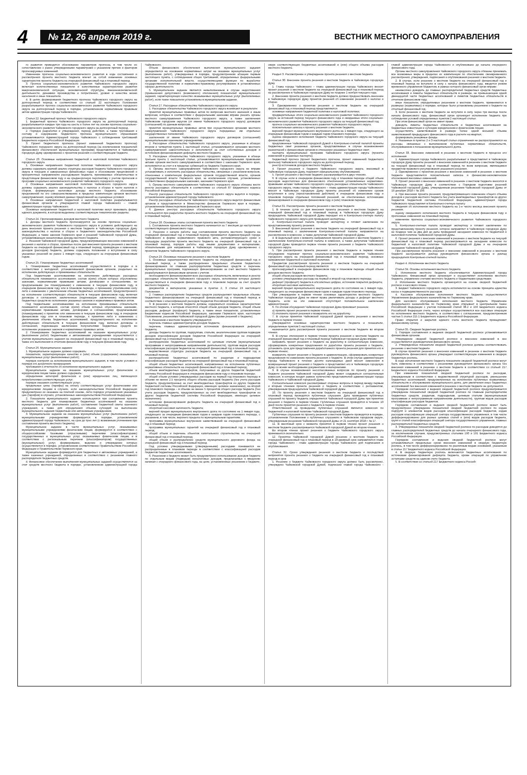4
№ 12, 26 апреля 2019 г.
ВЕСТНИК МЕСТНОГО САМОУПРАВЛЕНИЯ
го развития приводится обоснование параметров прогноза, в том числе их сопоставление с ранее утвержденными параметрами с указанием причин и факторов прогнозируемых изменений.
Изменение прогноза социально-экономического развития в ходе составления и рассмотрения проекта местного бюджета влечет за собой изменение основных характеристик проекта бюджета на очередной финансовый год и плановый период.
3. Прогноз социально-экономического развития Чайковского городского округа включает количественные показатели и качественные характеристики развития макроэкономической ситуации, экономической структуры, внешнеэкономической деятельности, динамики производства и потребления, уровня и качества жизни населения и иные показатели.
4. В целях формирования бюджетного прогноза Чайковского городского округа на долгосрочный период в соответствии со статьей 22 настоящего Положения разрабатывается прогноз социально-экономического развития Чайковского городского округа на долгосрочный период в порядке, установленном нормативным правовым актом администрации города Чайковского.
Статья 22. Бюджетный прогноз Чайковского городского округа
1. Бюджетный прогноз Чайковского городского округа на долгосрочный период разрабатывается каждые три года на шесть и более лет на основе прогноза социально-экономического развития Чайковского городского округа на долгосрочный период.
2. Порядок разработки и утверждения, период действия, а также требования к составу и содержанию бюджетного прогноза муниципального образования устанавливаются Администрацией города Чайковского с соблюдением требований Бюджетного кодекса Российской Федерации.
3. Проект бюджетного прогноза (проект изменений бюджетного прогноза) Чайковского городского округа на долгосрочный период (за исключением показателей финансового обеспечения муниципальных программ) представляется в Чайковскую городскую Думу одновременно с проектом решения о соответствующем бюджете.
Статья 23. Основные направления бюджетной и налоговой политики Чайковского городского округа
1. Основные направления бюджетной политики Чайковского городского округа должны содержать краткий анализ структуры расходов бюджета Чайковского городского округа в текущем и завершенных финансовых годах и обоснование предложений о приоритетных направлениях расходования бюджета, принимаемых обязательствах в предстоящем финансовом году и на среднесрочную перспективу с учетом прогнозов и программ социально-экономического развития Чайковского городского округа.
2. Основные направления налоговой политики Чайковского городского округа должны содержать анализ законодательства о налогах и сборах в части налогов и сборов, формирующих налоговые доходы местного бюджета; обоснование предложений по его совершенствованию в пределах компетенции органов местного самоуправления; оценку влияния данных предложений на сценарные условия.
3. Основные направления бюджетной и налоговой политики разрабатываются финансовым органом и утверждаются главой города Чайковского – главой администрации города Чайковского.
Основные направления бюджетной и налоговой политики могут принимать форму единого документа, в котором выделены соответствующие тематические разделы.
Статья 24. Прогнозирование доходов местного бюджета
1. Доходы местного бюджета прогнозируются на основе прогноза социально-экономического развития Чайковского городского округа в условиях действующего на день внесения проекта решения о местном бюджете в Чайковскую городскую Думу законодательства о налогах и сборах и бюджетного законодательства Российской Федерации, а также законов Пермского края и решений Чайковской городской Думы, устанавливающих неналоговые доходы местного бюджета.
2. Решения Чайковской городской Думы, предусматривающие внесение изменений в решения о налогах и сборах, принятые после дня внесения проекта решения о местном бюджете на очередной финансовый год и плановый период, приводящие к изменению доходов (расходов) бюджета, должны содержать положения о вступлении в силу указанных решений не ранее 1 января года, следующего за очередным финансовым годом.
Статья 25. Планирование бюджетных ассигнований
1. Планирование бюджетных ассигнований осуществляется в порядке и в соответствии с методикой, устанавливаемой финансовым органом, раздельно на исполнение действующих и принимаемых обязательств.
Под бюджетными ассигнованиями на исполнение действующих расходных обязательств понимаются ассигнования, состав и(или) объем которых обусловлены законами, нормативными правовыми актами, договорами и соглашениями, не предлагаемыми (не планируемыми) к изменению в текущем финансовом году, в очередном финансовом году или в плановом периоде, к признанию утратившими силу либо к изменению с увеличением объема бюджетных ассигнований, предусмотренного на исполнение соответствующих обязательств в текущем финансовом году, включая договоры и соглашения, заключенные (подлежащие заключению) получателями бюджетных средств во исполнение указанных законов и нормативных правовых актов.
Под бюджетными ассигнованиями на исполнение принимаемых обязательств понимаются ассигнования, состав и(или) объем которых обусловлены законами, нормативными правовыми актами, договорами и соглашениями, предлагаемыми (планируемыми) к принятию или изменению в текущем финансовом году, в очередном финансовом году или в плановом периоде, к принятию либо к изменению с увеличением объема бюджетных ассигнований, предусмотренного на исполнение действующих обязательств в текущем финансовом году, включая договоры и соглашения, подлежащие заключению получателями бюджетных средств во исполнение указанных законов и нормативных правовых актов.
2. Планирование бюджетных ассигнований на оказание муниципальных услуг (выполнение работ) бюджетными и автономными учреждениями осуществляется с учетом муниципального задания на очередной финансовый год и плановый период, а также его выполнения в отчетном финансовом году и текущем финансовом году.
Статья 26. Муниципальное задание
1. Муниципальное задание должно содержать:
показатели, характеризующие качество и (или) объем (содержание) оказываемых муниципальных услуг (выполняемых работ);
порядок контроля за исполнением муниципального задания, в том числе условия и порядок его досрочного прекращения;
требования к отчетности об исполнении муниципального задания.
Муниципальное задание на оказание муниципальных услуг физическим и юридическим лицам также должно содержать:
определение категорий физических и (или) юридических лиц, являющихся потребителями соответствующих услуг;
порядок оказания соответствующих услуг;
предельные цены (тарифы) на оплату соответствующих услуг физическими или юридическими лицами в случаях, если законодательством Российской Федерации предусмотрено их оказание на платной основе, либо порядок установления указанных цен (тарифов) в случаях, установленных законодательством Российской Федерации.
2. Показатели муниципального задания используются при составлении проекта местного бюджета для планирования бюджетных ассигнований на оказание муниципальных услуг (выполнение работ), составлении бюджетной сметы казенного учреждения, а также для определения объема субсидий на выполнение муниципального задания бюджетным или автономным учреждением.
3. Муниципальное задание на оказание муниципальных услуг (выполнение работ) муниципальными учреждениями формируется в порядке, установленном администрацией города Чайковского, на срок до трех лет (с возможным уточнением при составлении проекта местного бюджета).
Муниципальное задание в части муниципальных услуг, оказываемых муниципальными учреждениями физическим лицам, формируется в соответствии с общероссийскими базовыми (отраслевыми) перечнями (классификаторами) государственных и муниципальных услуг, оказываемых физическим лицам, и в соответствии с региональным перечнем (классификатором) государственных (муниципальных) услуг, формирование, ведение и утверждение которых осуществляется в порядке, установленном соответственно Правительством Российской Федерации и Правительством Пермского края.
Муниципальное задание формируется для бюджетных и автономных учреждений, а также казенных учреждений, определенных в соответствии с решением главного распорядителя бюджетных средств.
4. Финансовое обеспечение выполнения муниципальных заданий осуществляется за счет средств местного бюджета в порядке, установленном администрацией города Чайковского.
Объем финансового обеспечения выполнения муниципального задания определяется на основании нормативных затрат на оказание муниципальных услуг (выполнение работ), утвержденных в порядке, предусмотренном абзацем первым настоящего пункта, с соблюдением общих требований, определенных федеральными органами исполнительной власти, осуществляющими функции по выработке государственной политики и нормативно-правовому регулированию в установленных сферах деятельности.
5. Муниципальное задание является невыполненным в случае недостижения (превышения допустимого (возможного) отклонения) показателей муниципального задания, характеризующих качество оказываемых муниципальных услуг (выполняемых работ), если такие показатели установлены в муниципальном задании.
Статья 27. Расходные обязательства Чайковского городского округа
1. Расходные обязательства Чайковского городского округа возникают в результате:
принятия муниципальных правовых актов по вопросам местного значения и иным вопросам, которые в соответствии с федеральными законами вправе решать органы местного самоуправления Чайковского городского округа, а также заключения Чайковским городским округом (от имени Чайковского городского округа) договоров (соглашений) по данным вопросам;
принятия муниципальных правовых актов при осуществлении органами местного самоуправления Чайковского городского округа переданных им отдельных государственных полномочий;
заключения от имени Чайковского городского округа договоров (соглашений) муниципальными казенными учреждениями.
2. Расходные обязательства Чайковского городского округа, указанные в абзацах втором и четвертом пункта 1 настоящей статьи, устанавливаются органами местного самоуправления самостоятельно и исполняются за счет собственных доходов и источников финансирования дефицита местного бюджета.
3. Расходные обязательства Чайковского городского округа, указанные в абзаце третьем пункта 1 настоящей статьи, устанавливаются муниципальными правовыми актами органов местного самоуправления в соответствии с законами Пермского края, исполняются за счет и в пределах субвенций из бюджета Пермского края.
4. Органы местного самоуправления Чайковского городского округа не вправе устанавливать и исполнять расходные обязательства, связанные с решением вопросов, отнесенных к компетенции федеральных органов государственной власти, органов государственной власти Пермского края, за исключением случаев, установленных соответственно федеральными законами, законами Пермского края.
5. Органы местного самоуправления Чайковского городского округа обязаны вести реестр расходных обязательств в соответствии со статьей 87 Бюджетного кодекса Российской Федерации.
Реестр расходных обязательств Чайковского городского округа ведется в порядке, установленном администрацией города Чайковского.
Реестр расходных обязательств Чайковского городского округа ведется финансовым органом и представляется в Министерство финансов Пермского края в порядке, установленном Министерством финансов Пермского края.
6. Данные реестра расходных обязательств Чайковского городского округа используются при разработке проекта местного бюджета на очередной финансовый год и плановый период.
Статья 28. Основные этапы составления проекта местного бюджета
1. Составление проекта местного бюджета начинается за 7 месяцев до наступления соответствующего финансового года.
2. Решение о начале работы над составлением проекта местного бюджета на очередной финансовый год и плановый период принимается Администрацией города Чайковского в форме нормативного правового акта, регламентирующего сроки и процедуры разработки проекта местного бюджета на очередной финансовый год и плановый период, порядок работы над иными документами и материалами, обязательными для направления в Чайковскую городскую Думу одновременно с проектом бюджета Чайковского городского округа.
Статья 29. Основные показатели решения о местном бюджете
1. Основные характеристики местного бюджета на очередной финансовый год и плановый период, а также распределение предельных объемов бюджетного финансирования по главным распорядителям бюджетных средств и перечень муниципальных программ, подлежащих финансированию за счет местного бюджета разрабатываются финансовым органом с учетом:
необходимости финансирования всех расходных обязательств, включенных в реестр расходных обязательств Чайковского городского округа, исполнение которых должно осуществляться в очередном финансовом году и плановом периоде за счет средств местного бюджета;
документов и материалов, указанных в пунктах 2, 3 статьи 19 настоящего Положения.
2. Главные распорядители бюджетных средств распределяют предельные объемы бюджетного финансирования на очередной финансовый год и плановый период в соответствии с классификацией расходов бюджетов Российской Федерации.
3. В решении о местном бюджете должны содержаться основные характеристики местного бюджета, к которым относятся общий объем доходов бюджета, общий объем расходов, дефицит (профицит) бюджета, а также иные показатели, установленные Бюджетным кодексом Российской Федерации, законами Пермского края, настоящим Положением, решениями Чайковской городской Думы (кроме решений о бюджете).
4. Решением о местном бюджете утверждаются:
перечень главных администраторов доходов бюджета;
перечень главных администраторов источников финансирования дефицита бюджета;
доходы бюджета по группам, подгруппам, статьям, аналитическим группам подвидов доходов классификации доходов бюджетов Российской Федерации на очередной финансовый год и плановый период;
распределение бюджетных ассигнований по целевым статьям (муниципальным программам и непрограммным направлениям деятельности), группам видов расходов классификации расходов бюджетов на очередной финансовый год и плановый период;
ведомственная структура расходов бюджета на очередной финансовый год и плановый период;
распределение бюджетных ассигнований по разделам и подразделам классификации расходов бюджетов на очередной финансовый год и плановый период;
общий объем бюджетных ассигнований, направленных на исполнение публичных нормативных обязательств на очередной финансовый год и плановый период;
объем межбюджетных трансфертов, получаемых из других бюджетов бюджетной системы Российской Федерации в очередном финансовом году и плановом периоде;
общий объем условно утверждаемых расходов на первый год планового периода в объеме не менее 2,5 процента общего объема расходов бюджета (без учета расходов бюджета, предусмотренных за счет межбюджетных трансфертов из других бюджетов бюджетной системы Российской Федерации, имеющих целевое назначение), на второй год планового периода – в объеме не менее 5 процентов общего расхода бюджета (без учета расходов бюджета, предусмотренных за счет межбюджетных трансфертов из других бюджетов бюджетной системы Российской Федерации, имеющих целевое назначение);
источники финансирования дефицита бюджета на очередной финансовый год и плановый период;
оборотная кассовая наличность бюджета;
верхний предел муниципального внутреннего долга по состоянию на 1 января года, следующего за очередным финансовым годом и каждым годом планового периода, с указанием, в том числе, верхнего предела по муниципальным гарантиям;
программа муниципальных внутренних заимствований на очередной финансовый год и плановый период;
программа муниципальных гарантий на очередной финансовый год и плановый период;
общий объем и перечень объектов капитального строительства на очередной финансовый год и плановый период;
общий объем и распределение средств муниципального дорожного фонда на очередной финансовый год и плановый период.
Под условно утверждаемыми (утвержденными) расходами понимаются не распределенные в плановом периоде в соответствии с классификацией расходов бюджетов бюджетные ассигнования.
6. Решением о бюджете может быть предусмотрено использование доходов бюджета по отдельным видам (подвидам) неналоговых доходов, предлагаемых к введению начиная с очередного финансового года, на цели, установленные решением о бюджете, сверх соответствующих бюджетных ассигнований и (или) общего объема расходов местного бюджета.
Раздел 3. Рассмотрение и утверждение проекта решения о местном бюджете
Статья 30. Внесение проекта решения о местном бюджете в Чайковскую городскую Думу
1. Глава города Чайковского – глава администрации города Чайковского вносит проект решения о местном бюджете на очередной финансовый год и плановый период на рассмотрение в Чайковскую городскую Думу не позднее 1 ноября текущего года.
2. Внесению проекта решения о местном бюджете должно предшествовать внесение в Чайковскую городскую Думу проектов решений об изменении решений о налогах и сборах.
3. Одновременно с проектом решения о местном бюджете на очередной финансовый год и плановый период представляются:
основные направления бюджетной политики и налоговой политики;
предварительные итоги социально-экономического развития Чайковского городского округа за истекший период текущего финансового года и ожидаемые итоги социально-экономического развития Чайковского городского округа за текущий финансовый год;
прогноз социально-экономического развития Чайковского городского округа;
пояснительная записка к проекту решения о местном бюджете;
верхний предел муниципального внутреннего долга на 1 января года, следующего за очередным финансовым годом и каждым годом планового периода;
оценка ожидаемого исполнения бюджета Чайковского городского округа на текущий финансовый год;
предложенные Чайковской городской Думой и Контрольно-счетной палатой проекты бюджетных смет указанных органов, представляемые в случае возникновения разногласий с финансовым органом в отношении указанных бюджетных смет;
паспорта муниципальных программ Чайковского городского округа (проекты изменений в указанные паспорта);
бюджетный прогноз (проект бюджетного прогноза, проект изменений бюджетного прогноза) Чайковского городского округа на долгосрочный период;
реестр источников доходов местного бюджета.
4. Проект решения о бюджете Чайковского городского округа, вносимый в Чайковскую городскую Думу, подлежит официальному опубликованию.
5. Проект решения о местном бюджете рассматривается в двух чтениях.
6. В случае если в очередном финансовом году и плановом периоде общий объем расходов недостаточен для финансового обеспечения установленных нормативно-правовыми актами Чайковского городского округа расходных обязательств Чайковского городского округа, глава города Чайковского – глава администрации города Чайковского вносит в Чайковскую городскую Думу проекты решений об изменении сроков вступления в силу (приостановлении действия) в очередном финансовом году и плановом периоде отдельных положений решений, не обеспеченных источниками финансирования в очередном финансовом году и (или) плановом периоде.
Статья 31. Рассмотрение проекта решения о местном бюджете
1. В течение суток со дня внесения проекта решения о местном бюджете на очередной финансовый год и плановый период в Чайковскую городскую Думу председатель Чайковской городской Думы передает его в Контрольно-счетную палату Чайковского городского округа для проведения экспертизы.
2. Контрольно-счетная палата проводит экспертизу и готовит заключение по представленному проекту решения.
3. Внесенный проект решения о местном бюджете на очередной финансовый год и плановый период с заключением Контрольно-счетной палаты направляется на рассмотрение в комиссии, а также депутатам Чайковской городской Думы.
4. В недельный срок с момента направления проекта решения о местном бюджете с заключением Контрольно-счетной палаты в комиссии, а также депутатам Чайковской городской Думы проводится первое чтение проекта решения о бюджете Чайковского городского округа.
5. При рассмотрении проекта решения о местном бюджете в первом чтении обсуждению подлежат прогноз социально-экономического развития Чайковского городского округа на очередной финансовый год и плановый период, основные направления бюджетной и налоговой политики.
Предметом рассмотрения проекта решения о местном бюджете на очередной финансовый год и плановый период являются:
прогнозируемый в очередном финансовом году и плановом периоде общий объем доходов местного бюджета;
общий объем расходов местного бюджета;
условно утверждаемые расходы на первый и второй год планового периода;
дефицит (профицит) бюджета в абсолютных цифрах, источники покрытия дефицита;
оборотная кассовая наличность;
верхний предел муниципального внутреннего долга по состоянию на 1 января года, следующего за очередным финансовым годом и каждым годом планового периода.
При утверждении в первом чтении основных характеристик местного бюджета Чайковская городская Дума не имеет права увеличивать доходы и дефицит местного бюджета, если на эти изменения отсутствует положительное заключение администрации.
6. По итогам обсуждения Чайковская городская Дума принимает решение:
а) принять проект решения в первом чтении;
б) отклонить проект решения и возвратить его на доработку.
7. В случае принятия Чайковской городской Думой проекта решения о местном бюджете в первом чтении:
утверждаются основные характеристики местного бюджета и показатели, определенные пунктом 5 настоящей статьи;
назначается дата рассмотрения проекта решения о местном бюджете во втором чтении.
8. В случае отклонения в первом чтении проекта решения о местном бюджете на очередной финансовый год и плановый период Чайковская городская Дума вправе:
направить проект решения о бюджете на доработку в согласительную комиссию, сформировать конкретные предложения по доработке проекта решения о бюджете, установить срок для представления доработанного проекта решения для принятия его в первом чтении;
возвратить проект решения о бюджете в администрацию, сформировать конкретные предложения по изменению проекта решения о бюджете. В этом случае администрация города Чайковского в течение десяти календарных дней вносит изменения в возвращенный проект решения о бюджете и представляет его в Чайковскую городскую Думу со всеми необходимыми документами и материалами.
9. В случае возникновения несогласованных вопросов по проекту решения о бюджете решением Чайковской городской Думы может создаваться согласительная комиссия, в которую входит равное количество представителей администрации города Чайковского и Чайковской городской Думы.
Согласительная комиссия рассматривает спорные вопросы в период между первым и вторым чтением проекта решения о бюджете в соответствии с регламентом, утвержденным председателем Чайковской городской Думы.
10. По проекту решения о местном бюджете на очередной финансовый год и плановый период проводятся публичные слушания. Дата проведения публичных слушаний по проекту бюджета определяется Чайковской городской Думы при принятии решения о бюджете в первом чтении. Публичные слушания проводятся в течение 10 дней после принятия решения о бюджете в первом чтении.
Ответственной за проведение публичных слушаний является комиссия по бюджетной и налоговой политике Чайковской городской Думы.
Публичные слушания по проекту решения о местном бюджете проводятся в порядке, установленном Положением о публичных слушаниях в Чайковском городском округе, утвержденным решением Чайковской городской Думы от 21 сентября 2018 г. № 17.
11. В месячный срок с момента принятия в первом чтении проект решения о местном бюджете рассматривается Чайковской городской Думой во втором чтении.
Во втором чтении проект решения о бюджете Чайковского городского округа принимается окончательно.
12. Принятое Чайковской городской Думой решение о местном бюджете на очередной финансовый год и плановый период в 10-дневный срок направляется главе города Чайковского - главе администрации города Чайковского для подписания и опубликования.
Статья 32. Сроки утверждения решения о местном бюджете и последствия непринятия проекта решения о бюджете на очередной финансовый год и плановый период в срок
1. Решение о бюджете Чайковского городского округа должно быть рассмотрено, утверждено Чайковской городской Думой, подписано главой города Чайковского - главой администрации города Чайковского и опубликовано до начала очередного финансового года.
Органы местного самоуправления Чайковского городского округа обязаны принимать все возможные меры в пределах их компетенции по обеспечению своевременного рассмотрения, утверждения, подписания и опубликования решения о местном бюджете.
2. В случае, если решение о местном бюджете на очередной финансовый год и плановый период не вступило в силу с начала финансового года, вводится режим временного управления бюджетом, в рамках которого финансовый орган вправе:
ежемесячно доводить до главных распорядителей бюджетных средств бюджетные ассигнования и лимиты бюджетных обязательств в размере, не превышающем одной двенадцатой части бюджетных ассигнований и лимитов бюджетных обязательств в отчетном финансовом году;
иные показатели, определяемые решением о местном бюджете, применяются в размерах (нормативах) и порядке, которые были установлены решением о бюджете на отчетный финансовый год.
3. Если решение о местном бюджете не вступило в силу через три месяца после начала финансового года, финансовый орган организует исполнение бюджета при соблюдении условий определенных пунктом 2 настоящей статьи.
При этом финансовый орган не имеет права:
доводить лимиты бюджетных обязательств и бюджетные ассигнования на бюджетные инвестиции и субсидии юридическим и физическим лицам;
осуществлять заимствования в размере более одной восьмой объема заимствований предыдущего финансового года в расчете на квартал;
формировать резервные фонды.
4. Указанные в пунктах 2 и 3 настоящей статьи ограничения не распространяются на расходы, связанные с выполнением публичных нормативных обязательств, обслуживанием и погашением муниципального долга.
Статья 33. Внесение изменений в решение о местном бюджете в процессе его исполнения
1. Администрация города Чайковского разрабатывает и представляет в Чайковскую городскую Думу проекты решений о внесении изменений в решение о местном бюджете на текущий финансовый год и плановый период по всем вопросам, являющимся предметом правового регулирования указанного решения.
2. Одновременно с проектом решения о внесении изменений в решение о местном бюджете представляется пояснительная записка и финансово-экономические обоснования вносимых изменений.
3. Проект решения о внесении изменений в решение о местном бюджете вносится в Чайковскую городскую Думу в соответствии с Порядком подготовки решений Чайковской городской Думы, утвержденным решением Чайковской городской Думы от 19 декабря 2018 г. № 109.
4. При внесении проекта решения, предусматривающего изменение общего объема доходов и расходов местного бюджета без учета межбюджетных трансфертов из других бюджетов бюджетной системы Российской Федерации, администрация города Чайковского представляет в Контрольно-счетную палату:
сведения об исполнении местного бюджета на 1-е число месяца внесения проекта решения;
оценку ожидаемого исполнения местного бюджета в текущем финансовом году и прогнозные изменения на плановый период;
изменение прогноза социально-экономического развития Чайковского городского округа.
5. Контрольно-счетная палата проводит экспертизу и готовит заключение по представленному проекту решения, которое направляет в Чайковскую городскую Думу не позднее чем за два дня до даты проведения заседания комиссии по бюджетной и налоговой политике Чайковской городской Думы.
6. Проект решения о внесении изменений в решение о местном бюджете на текущий финансовый год и плановый период рассматривается на заседании комиссии по бюджетной и налоговой политике Чайковской городской Думы и на очередном заседании Чайковской городской Думы.
При рассмотрении проекта решения о внесении изменений в решение о местном бюджете заслушивается доклад руководителя финансового органа и доклад председателя Контрольно-счетной палаты.
Раздел 4. Исполнение местного бюджета
Статья 34. Основы исполнения местного бюджета
1. Исполнение местного бюджета обеспечивается Администрацией города Чайковского. Финансовый орган организует и осуществляет исполнение местного бюджета, управление счетами местного бюджета и бюджетными средствами.
2. Исполнение местного бюджета организуется на основе сводной бюджетной росписи и кассового плана.
3. Бюджет Чайковского городского округа исполняется на основе принципа единства кассы и подведомственности расходов.
4. Кассовое обслуживание исполнения местного бюджета осуществляется Управлением федерального казначейства по Пермскому краю.
Для кассового обслуживания исполнения местного бюджета Управление федерального казначейства по Пермскому краю открывает в Центральном банке Российской Федерации с учетом положений статей 38.2 и 156 Бюджетного кодекса Российской Федерации счета, через которые осуществляются все кассовые операции по исполнению местного бюджета, в соответствии с соглашением, предусмотренным частью 5 статьи 215.1 Бюджетного кодекса Российской Федерации.
Право открытия и закрытия единого счета местного бюджета принадлежит финансовому органу.
Статья 35. Сводная бюджетная роспись
1. Порядок составления и ведения сводной бюджетной росписи устанавливается финансовым органом.
Утверждение сводной бюджетной росписи и внесение изменений в нее осуществляется руководителем финансового органа.
2. Утвержденные показатели сводной бюджетной росписи должны соответствовать решению о местном бюджете.
В случае принятия решения о внесении изменений в решение о местном бюджете руководитель финансового органа утверждает соответствующие изменения в сводную бюджетную роспись.
В ходе исполнения местного бюджета показатели сводной бюджетной росписи могут быть изменены в соответствии с решениями руководителя финансового органа без внесения изменений в решение о местном бюджете в соответствии со статьей 217 Бюджетного кодекса Российской Федерации.
При изменении показателей сводной бюджетной росписи по расходам, утвержденным в соответствии с ведомственной структурой расходов, уменьшение бюджетных ассигнований, предусмотренных на исполнение публичных нормативных обязательств и обслуживание муниципального долга, для увеличения иных бюджетных ассигнований без внесения изменений в решение о местном бюджете не допускается.
Порядком составления и ведения сводной бюджетной росписи предусматривается утверждение показателей сводной бюджетной росписи по главным распорядителям бюджетных средств, разделам, подразделам, целевым статьям (муниципальным программам и непрограммным направлениям деятельности), группам видов расходов классификации расходов бюджетов.
Порядком составления и ведения сводной бюджетной росписи может быть предусмотрено утверждение показателей сводной бюджетной росписи по кодам подгрупп и элементов видов расходов классификации расходов бюджетов, кодам расходов классификации операций сектора государственного управления, в том числе дифференцированно для разных целевых статей и (или) видов расходов бюджета, групп и статей классификации операций сектора государственного управления, главных распорядителей бюджетных средств.
3. Утвержденные показатели сводной бюджетной росписи по расходам доводятся до главных распорядителей бюджетных средств до начала очередного финансового года, за исключением случаев, предусмотренных статьями 190 и 191 Бюджетного кодекса Российской Федерации.
Порядком составления и ведения сводной бюджетной росписи могут устанавливаться предельные сроки внесения изменений в сводную бюджетную роспись, в том числе дифференцированно по различным видам оснований, указанным в статье 217 Бюджетного кодекса Российской Федерации.
4. В сводную бюджетную роспись включаются бюджетные ассигнования по источникам финансирования дефицита бюджета, кроме операций по управлению остатками средств на едином счете бюджета.
5. В соответствии со статьей 217 Бюджетного кодекса Россий-